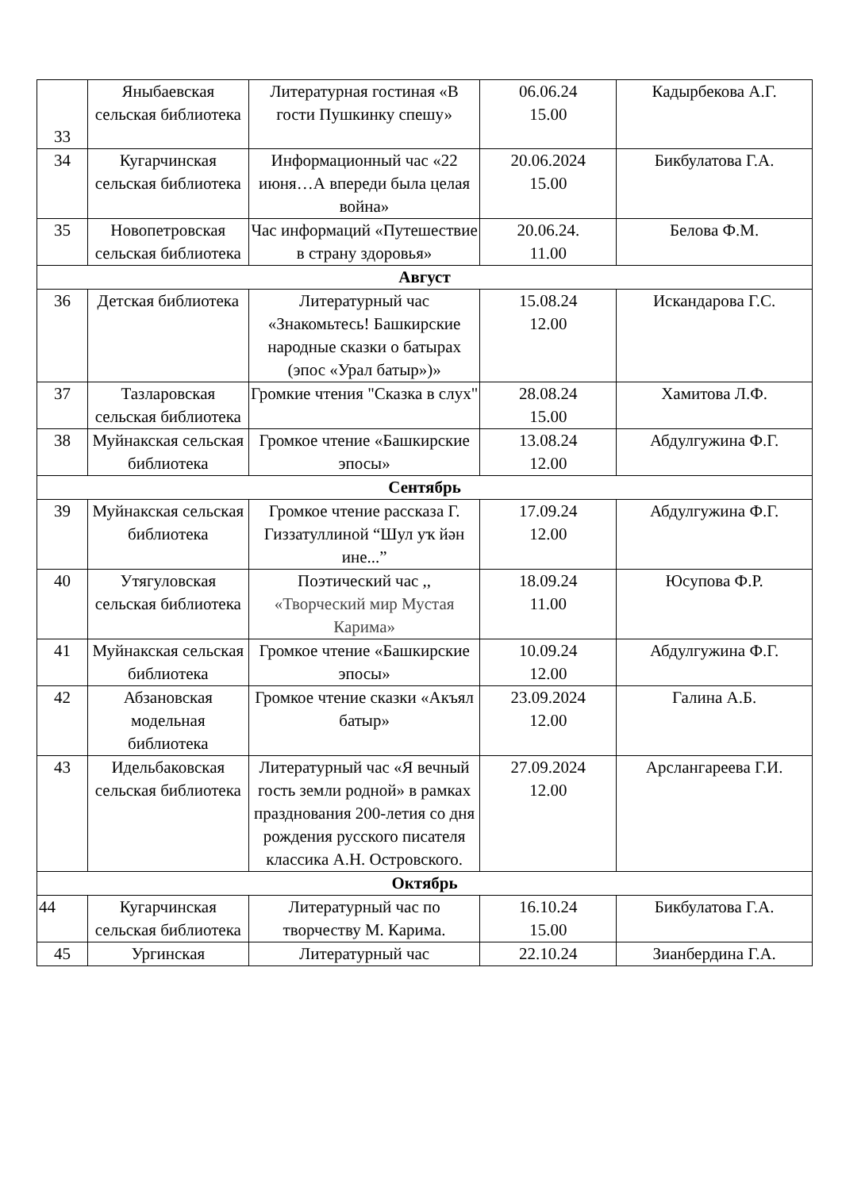| 33 | Яныбаевская сельская библиотека | Литературная гостиная «В гости Пушкинку спешу» | 06.06.24 15.00 | Кадырбекова А.Г. |
| 34 | Кугарчинская сельская библиотека | Информационный час «22 июня…А впереди была целая война» | 20.06.2024 15.00 | Бикбулатова Г.А. |
| 35 | Новопетровская сельская библиотека | Час информаций «Путешествие в страну здоровья» | 20.06.24. 11.00 | Белова Ф.М. |
| Август | | | | |
| 36 | Детская библиотека | Литературный час «Знакомьтесь! Башкирские народные сказки о батырах (эпос «Урал батыр»)» | 15.08.24 12.00 | Искандарова Г.С. |
| 37 | Тазларовская сельская библиотека | Громкие чтения "Сказка в слух" | 28.08.24 15.00 | Хамитова Л.Ф. |
| 38 | Муйнакская сельская библиотека | Громкое чтение «Башкирские эпосы» | 13.08.24 12.00 | Абдулгужина Ф.Г. |
| Сентябрь | | | | |
| 39 | Муйнакская сельская библиотека | Громкое чтение рассказа Г. Гиззатуллиной “Шул уҡ йән ине...” | 17.09.24 12.00 | Абдулгужина Ф.Г. |
| 40 | Утягуловская сельская библиотека | Поэтический час ,, «Творческий мир Мустая Карима» | 18.09.24 11.00 | Юсупова Ф.Р. |
| 41 | Муйнакская сельская библиотека | Громкое чтение «Башкирские эпосы» | 10.09.24 12.00 | Абдулгужина Ф.Г. |
| 42 | Абзановская модельная библиотека | Громкое чтение сказки «Акъял батыр» | 23.09.2024 12.00 | Галина А.Б. |
| 43 | Идельбаковская сельская библиотека | Литературный час «Я вечный гость земли родной» в рамках празднования 200-летия со дня рождения русского писателя классика А.Н. Островского. | 27.09.2024 12.00 | Арслангареева Г.И. |
| Октябрь | | | | |
| 44 | Кугарчинская сельская библиотека | Литературный час по творчеству М. Карима. | 16.10.24 15.00 | Бикбулатова Г.А. |
| 45 | Ургинская | Литературный час | 22.10.24 | Зианбердина Г.А. |